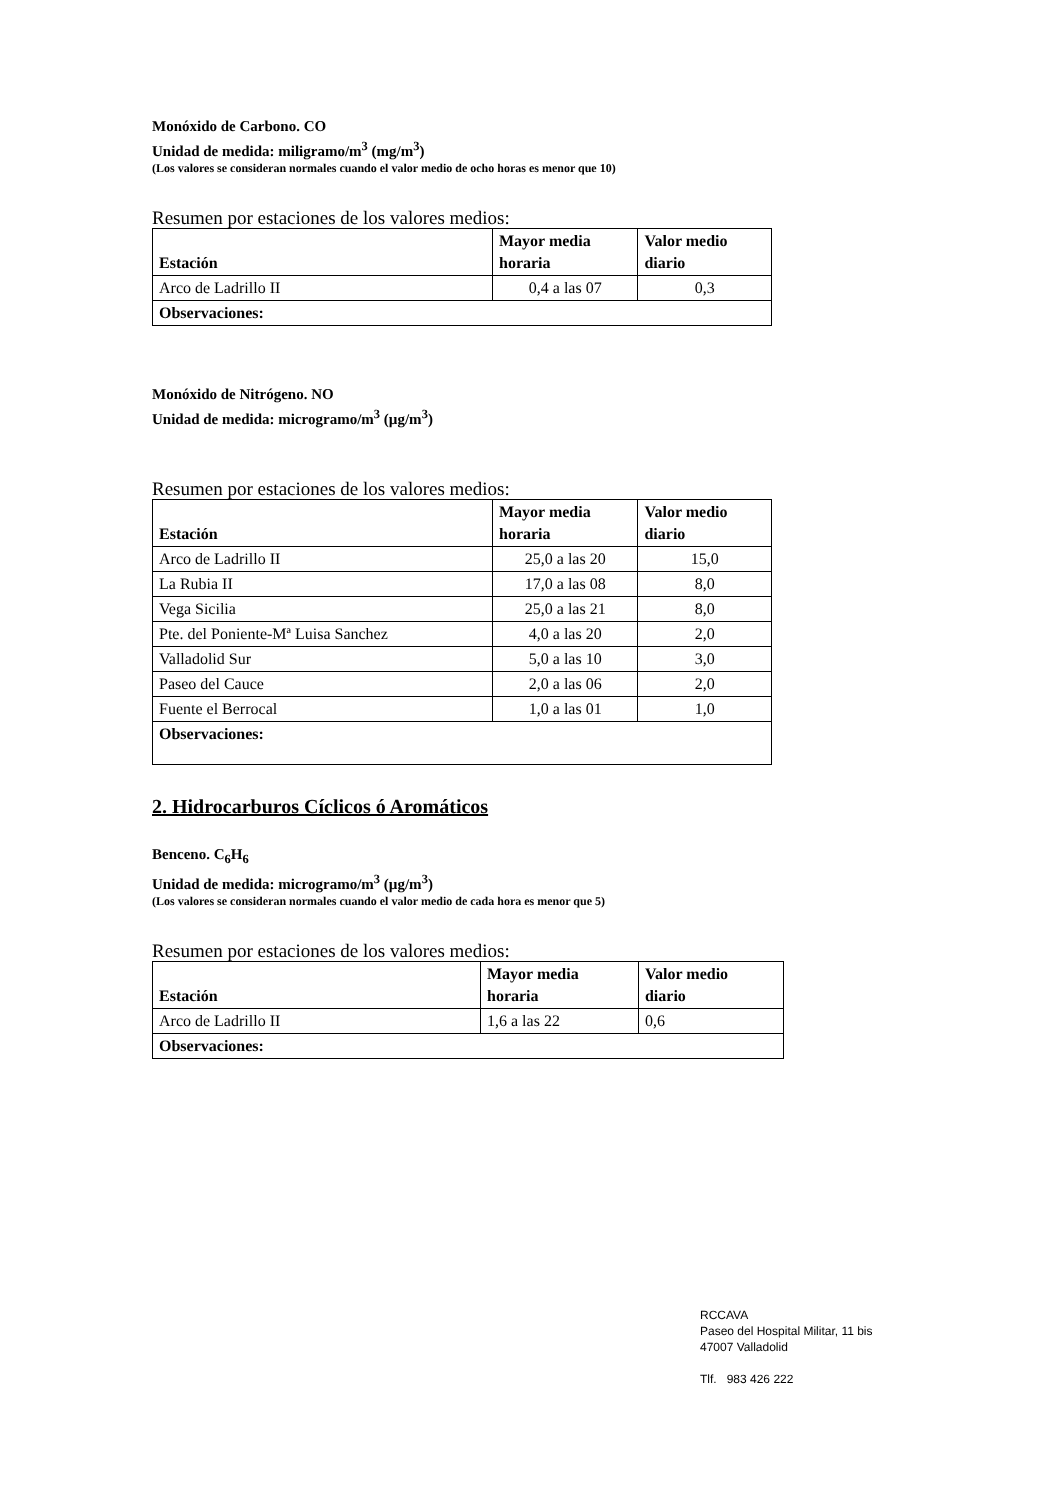Monóxido de Carbono. CO
Unidad de medida: miligramo/m<sup>3</sup> (mg/m<sup>3</sup>)
(Los valores se consideran normales cuando el valor medio de ocho horas es menor que 10)
Resumen por estaciones de los valores medios:
| Estación | Mayor media horaria | Valor medio diario |
| --- | --- | --- |
| Arco de Ladrillo II | 0,4 a las 07 | 0,3 |
| Observaciones: | | |
Monóxido de Nitrógeno. NO
Unidad de medida: microgramo/m<sup>3</sup> (µg/m<sup>3</sup>)
Resumen por estaciones de los valores medios:
| Estación | Mayor media horaria | Valor medio diario |
| --- | --- | --- |
| Arco de Ladrillo II | 25,0 a las 20 | 15,0 |
| La Rubia II | 17,0 a las 08 | 8,0 |
| Vega Sicilia | 25,0 a las 21 | 8,0 |
| Pte. del Poniente-Mª Luisa Sanchez | 4,0 a las 20 | 2,0 |
| Valladolid Sur | 5,0 a las 10 | 3,0 |
| Paseo del Cauce | 2,0 a las 06 | 2,0 |
| Fuente el Berrocal | 1,0 a las 01 | 1,0 |
| Observaciones: | | |
2. Hidrocarburos Cíclicos ó Aromáticos
Benceno. C<sub>6</sub>H<sub>6</sub>
Unidad de medida: microgramo/m<sup>3</sup> (µg/m<sup>3</sup>)
(Los valores se consideran normales cuando el valor medio de cada hora es menor que 5)
Resumen por estaciones de los valores medios:
| Estación | Mayor media horaria | Valor medio diario |
| --- | --- | --- |
| Arco de Ladrillo II | 1,6 a las 22 | 0,6 |
| Observaciones: | | |
RCCAVA
Paseo del Hospital Militar, 11 bis
47007 Valladolid
Tlf. 983 426 222